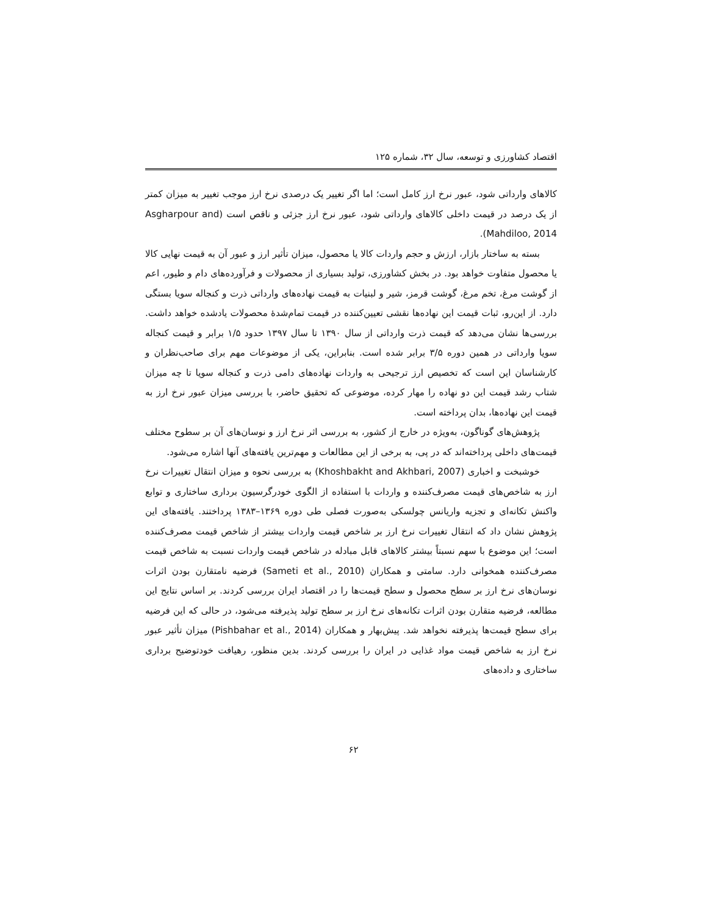اقتصاد کشاورزی و توسعه، سال ۳۲، شماره ۱۲۵
کالاهای وارداتی شود، عبور نرخ ارز کامل است؛ اما اگر تغییر یک درصدی نرخ ارز موجب تغییر به میزان کمتر از یک درصد در قیمت داخلی کالاهای وارداتی شود، عبور نرخ ارز جزئی و ناقص است (Asgharpour and Mahdiloo, 2014).
بسته به ساختار بازار، ارزش و حجم واردات کالا یا محصول، میزان تأثیر ارز و عبور آن به قیمت نهایی کالا یا محصول متفاوت خواهد بود. در بخش کشاورزی، تولید بسیاری از محصولات و فرآورده‌های دام و طیور، اعم از گوشت مرغ، تخم مرغ، گوشت قرمز، شیر و لبنیات به قیمت نهاده‌های وارداتی ذرت و کنجاله سویا بستگی دارد. از این‌رو، ثبات قیمت این نهاده‌ها نقشی تعیین‌کننده در قیمت تمام‌شدهٔ محصولات یادشده خواهد داشت. بررسی‌ها نشان می‌دهد که قیمت ذرت وارداتی از سال ۱۳۹۰ تا سال ۱۳۹۷ حدود ۱/۵ برابر و قیمت کنجاله سویا وارداتی در همین دوره ۳/۵ برابر شده است. بنابراین، یکی از موضوعات مهم برای صاحب‌نظران و کارشناسان این است که تخصیص ارز ترجیحی به واردات نهاده‌های دامی ذرت و کنجاله سویا تا چه میزان شتاب رشد قیمت این دو نهاده را مهار کرده، موضوعی که تحقیق حاضر، با بررسی میزان عبور نرخ ارز به قیمت این نهاده‌ها، بدان پرداخته است.
پژوهش‌های گوناگون، به‌ویژه در خارج از کشور، به بررسی اثر نرخ ارز و نوسان‌های آن بر سطوح مختلف قیمت‌های داخلی پرداخته‌اند که در پی، به برخی از این مطالعات و مهم‌ترین یافته‌های آنها اشاره می‌شود.
خوشبخت و اخباری (Khoshbakht and Akhbari, 2007) به بررسی نحوه و میزان انتقال تغییرات نرخ ارز به شاخص‌های قیمت مصرف‌کننده و واردات با استفاده از الگوی خودرگرسیون برداری ساختاری و توابع واکنش تکانه‌ای و تجزیه واریانس چولسکی به‌صورت فصلی طی دوره ۱۳۶۹–۱۳۸۳ پرداختند. یافته‌های این پژوهش نشان داد که انتقال تغییرات نرخ ارز بر شاخص قیمت واردات بیشتر از شاخص قیمت مصرف‌کننده است؛ این موضوع با سهم نسبتاً بیشتر کالاهای قابل مبادله در شاخص قیمت واردات نسبت به شاخص قیمت مصرف‌کننده همخوانی دارد. سامتی و همکاران (Sameti et al., 2010) فرضیه نامتقارن بودن اثرات نوسان‌های نرخ ارز بر سطح محصول و سطح قیمت‌ها را در اقتصاد ایران بررسی کردند. بر اساس نتایج این مطالعه، فرضیه متقارن بودن اثرات تکانه‌های نرخ ارز بر سطح تولید پذیرفته می‌شود، در حالی که این فرضیه برای سطح قیمت‌ها پذیرفته نخواهد شد. پیش‌بهار و همکاران (Pishbahar et al., 2014) میزان تأثیر عبور نرخ ارز به شاخص قیمت مواد غذایی در ایران را بررسی کردند. بدین منظور، رهیافت خودتوضیح برداری ساختاری و داده‌های
۶۲